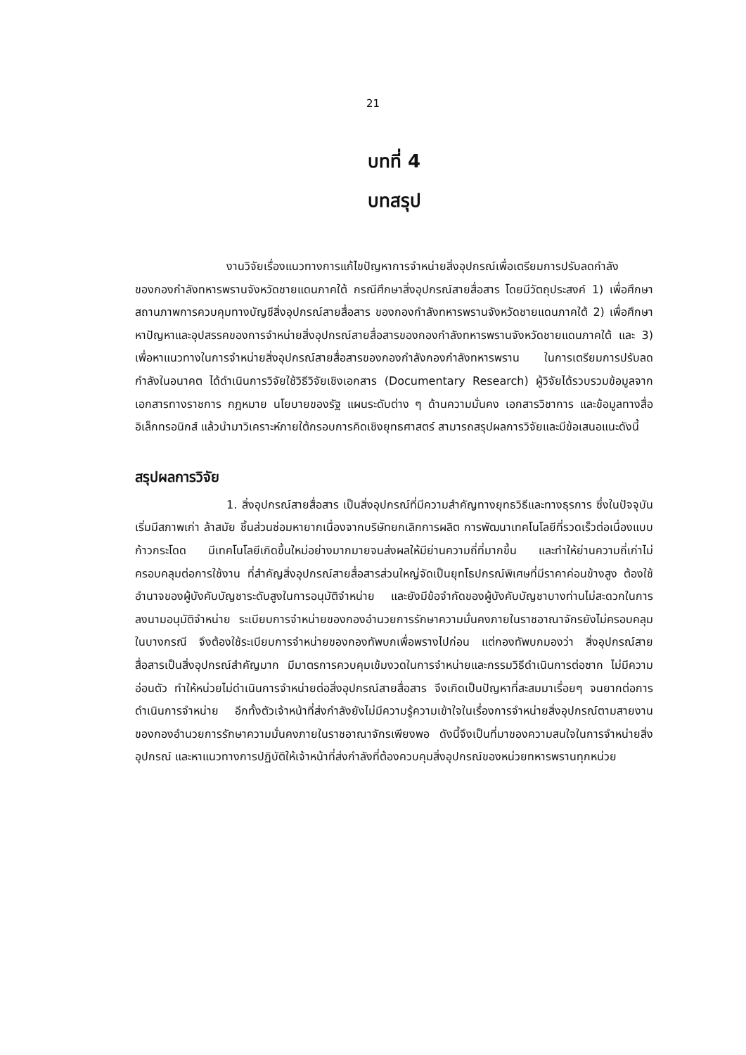21
บทที่ 4
บทสรุป
งานวิจัยเรื่องแนวทางการแก้ไขปัญหาการจำหน่ายสิ่งอุปกรณ์เพื่อเตรียมการปรับลดกำลัง ของกองกำลังทหารพรานจังหวัดชายแดนภาคใต้ กรณีศึกษาสิ่งอุปกรณ์สายสื่อสาร โดยมีวัตถุประสงค์ 1) เพื่อศึกษาสถานภาพการควบคุมทางบัญชีสิ่งอุปกรณ์สายสื่อสาร ของกองกำลังทหารพรานจังหวัดชายแดนภาคใต้ 2) เพื่อศึกษาหาปัญหาและอุปสรรคของการจำหน่ายสิ่งอุปกรณ์สายสื่อสารของกองกำลังทหารพรานจังหวัดชายแดนภาคใต้ และ 3) เพื่อหาแนวทางในการจำหน่ายสิ่งอุปกรณ์สายสื่อสารของกองกำลังกองกำลังทหารพราน ในการเตรียมการปรับลดกำลังในอนาคต ได้ดำเนินการวิจัยใช้วิธีวิจัยเชิงเอกสาร (Documentary Research) ผู้วิจัยได้รวบรวมข้อมูลจากเอกสารทางราชการ กฎหมาย นโยบายของรัฐ แผนระดับต่าง ๆ ด้านความมั่นคง เอกสารวิชาการ และข้อมูลทางสื่ออิเล็กทรอนิกส์ แล้วนำมาวิเคราะห์ภายใต้กรอบการคิดเชิงยุทธศาสตร์ สามารถสรุปผลการวิจัยและมีข้อเสนอแนะดังนี้
สรุปผลการวิจัย
1. สิ่งอุปกรณ์สายสื่อสาร เป็นสิ่งอุปกรณ์ที่มีความสำคัญทางยุทธวิธีและทางธุรการ ซึ่งในปัจจุบันเริ่มมีสภาพเก่า ล้าสมัย ชิ้นส่วนซ่อมหายากเนื่องจากบริษัทยกเลิกการผลิต การพัฒนาเทคโนโลยีที่รวดเร็วต่อเนื่องแบบก้าวกระโดด มีเทคโนโลยีเกิดขึ้นใหม่อย่างมากมายจนส่งผลให้มีย่านความถี่ที่มากขึ้น และทำให้ย่านความถี่เก่าไม่ครอบคลุมต่อการใช้งาน ที่สำคัญสิ่งอุปกรณ์สายสื่อสารส่วนใหญ่จัดเป็นยุทโธปกรณ์พิเศษที่มีราคาค่อนข้างสูง ต้องใช้อำนาจของผู้บังคับบัญชาระดับสูงในการอนุมัติจำหน่าย และยังมีข้อจำกัดของผู้บังคับบัญชาบางท่านไม่สะดวกในการลงนามอนุมัติจำหน่าย ระเบียบการจำหน่ายของกองอำนวยการรักษาความมั่นคงภายในราชอาณาจักรยังไม่ครอบคลุมในบางกรณี จึงต้องใช้ระเบียบการจำหน่ายของกองทัพบกเพื่อพรางไปก่อน แต่กองทัพบกมองว่า สิ่งอุปกรณ์สายสื่อสารเป็นสิ่งอุปกรณ์สำคัญมาก มีมาตรการควบคุมเข้มงวดในการจำหน่ายและกรรมวิธีดำเนินการต่อซาก ไม่มีความอ่อนตัว ทำให้หน่วยไม่ดำเนินการจำหน่ายต่อสิ่งอุปกรณ์สายสื่อสาร จึงเกิดเป็นปัญหาที่สะสมมาเรื่อยๆ จนยากต่อการดำเนินการจำหน่าย อีกทั้งตัวเจ้าหน้าที่ส่งกำลังยังไม่มีความรู้ความเข้าใจในเรื่องการจำหน่ายสิ่งอุปกรณ์ตามสายงานของกองอำนวยการรักษาความมั่นคงภายในราชอาณาจักรเพียงพอ ดังนี้จึงเป็นที่มาของความสนใจในการจำหน่ายสิ่งอุปกรณ์ และหาแนวทางการปฏิบัติให้เจ้าหน้าที่ส่งกำลังที่ต้องควบคุมสิ่งอุปกรณ์ของหน่วยทหารพรานทุกหน่วย